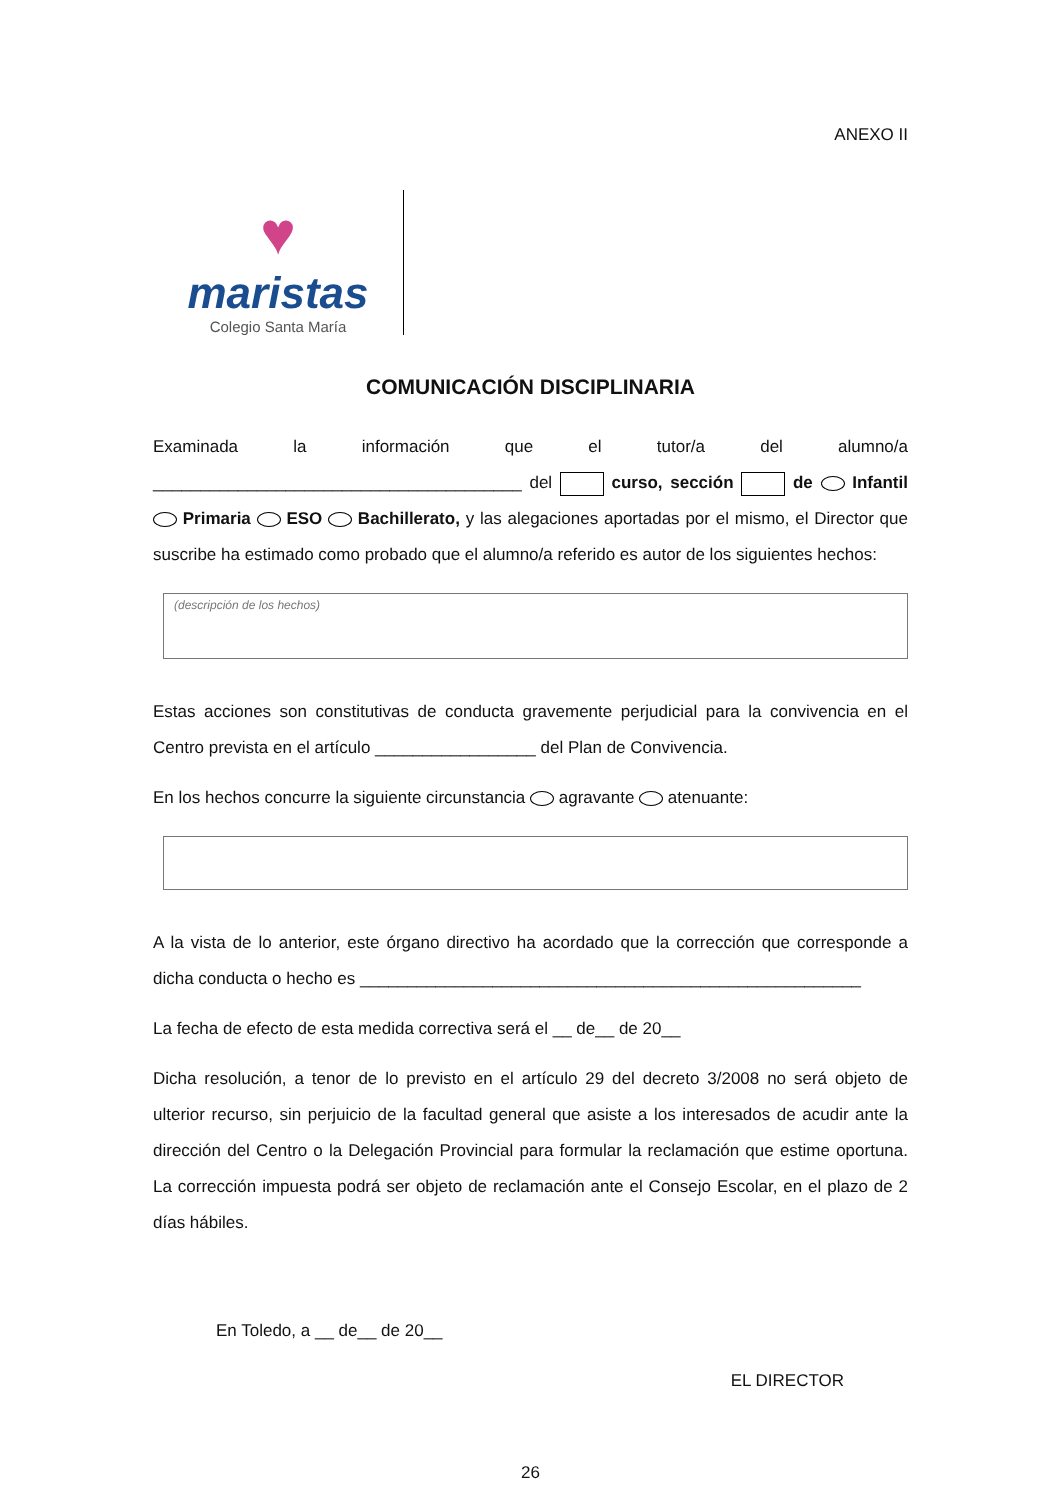ANEXO II
♥
maristas
Colegio Santa María
COMUNICACIÓN DISCIPLINARIA
Examinada la información que el tutor/a del alumno/a _______________________________________ del curso, sección de Infantil Primaria ESO Bachillerato, y las alegaciones aportadas por el mismo, el Director que suscribe ha estimado como probado que el alumno/a referido es autor de los siguientes hechos:
(descripción de los hechos)
Estas acciones son constitutivas de conducta gravemente perjudicial para la convivencia en el Centro prevista en el artículo _________________ del Plan de Convivencia.
En los hechos concurre la siguiente circunstancia agravante atenuante:
A la vista de lo anterior, este órgano directivo ha acordado que la corrección que corresponde a dicha conducta o hecho es _____________________________________________________
La fecha de efecto de esta medida correctiva será el __ de__ de 20__
Dicha resolución, a tenor de lo previsto en el artículo 29 del decreto 3/2008 no será objeto de ulterior recurso, sin perjuicio de la facultad general que asiste a los interesados de acudir ante la dirección del Centro o la Delegación Provincial para formular la reclamación que estime oportuna. La corrección impuesta podrá ser objeto de reclamación ante el Consejo Escolar, en el plazo de 2 días hábiles.
En Toledo, a __ de__ de 20__
EL DIRECTOR
26